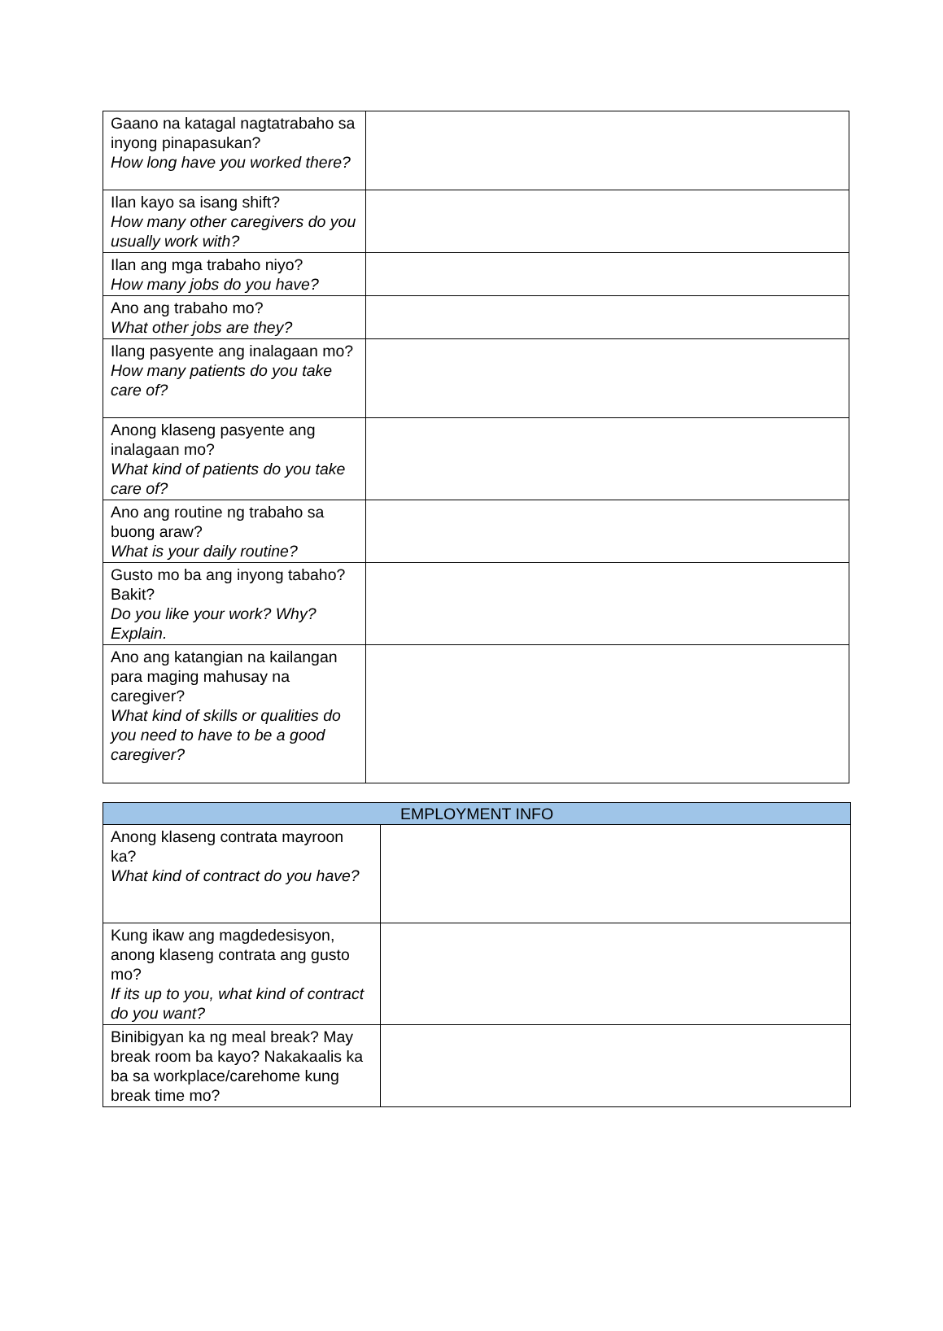| Gaano na katagal nagtatrabaho sa inyong pinapasukan? How long have you worked there? | |
| Ilan kayo sa isang shift? How many other caregivers do you usually work with? | |
| Ilan ang mga trabaho niyo? How many jobs do you have? | |
| Ano ang trabaho mo? What other jobs are they? | |
| Ilang pasyente ang inalagaan mo? How many patients do you take care of? | |
| Anong klaseng pasyente ang inalagaan mo? What kind of patients do you take care of? | |
| Ano ang routine ng trabaho sa buong araw? What is your daily routine? | |
| Gusto mo ba ang inyong tabaho? Bakit? Do you like your work? Why? Explain. | |
| Ano ang katangian na kailangan para maging mahusay na caregiver? What kind of skills or qualities do you need to have to be a good caregiver? | |
| EMPLOYMENT INFO | |
| --- | --- |
| Anong klaseng contrata mayroon ka? What kind of contract do you have? | |
| Kung ikaw ang magdedesisyon, anong klaseng contrata ang gusto mo? If its up to you, what kind of contract do you want? | |
| Binibigyan ka ng meal break? May break room ba kayo? Nakakaalis ka ba sa workplace/carehome kung break time mo? | |